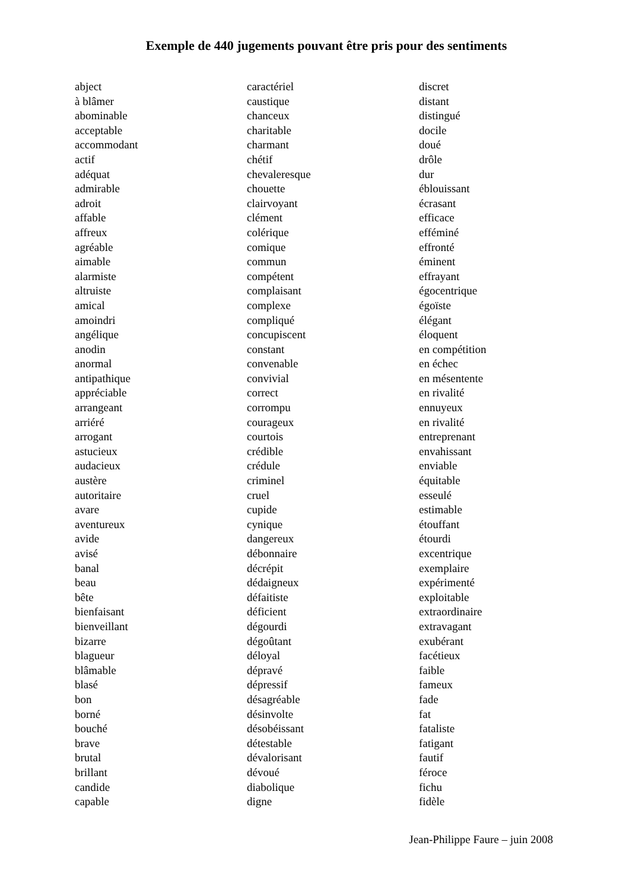Exemple de 440 jugements pouvant être pris pour des sentiments
abject
à blâmer
abominable
acceptable
accommodant
actif
adéquat
admirable
adroit
affable
affreux
agréable
aimable
alarmiste
altruiste
amical
amoindri
angélique
anodin
anormal
antipathique
appréciable
arrangeant
arriéré
arrogant
astucieux
audacieux
austère
autoritaire
avare
aventureux
avide
avisé
banal
beau
bête
bienfaisant
bienveillant
bizarre
blagueur
blâmable
blasé
bon
borné
bouché
brave
brutal
brillant
candide
capable
caractériel
caustique
chanceux
charitable
charmant
chétif
chevaleresque
chouette
clairvoyant
clément
colérique
comique
commun
compétent
complaisant
complexe
compliqué
concupiscent
constant
convenable
convivial
correct
corrompu
courageux
courtois
crédible
crédule
criminel
cruel
cupide
cynique
dangereux
débonnaire
décrépit
dédaigneux
défaitiste
déficient
dégourdi
dégoûtant
déloyal
dépravé
dépressif
désagréable
désinvolte
désobéissant
détestable
dévalorisant
dévoué
diabolique
digne
discret
distant
distingué
docile
doué
drôle
dur
éblouissant
écrasant
efficace
efféminé
effronté
éminent
effrayant
égocentrique
égoïste
élégant
éloquent
en compétition
en échec
en mésentente
en rivalité
ennuyeux
en rivalité
entreprenant
envahissant
enviable
équitable
esseulé
estimable
étouffant
étourdi
excentrique
exemplaire
expérimenté
exploitable
extraordinaire
extravagant
exubérant
facétieux
faible
fameux
fade
fat
fataliste
fatigant
fautif
féroce
fichu
fidèle
Jean-Philippe Faure – juin 2008